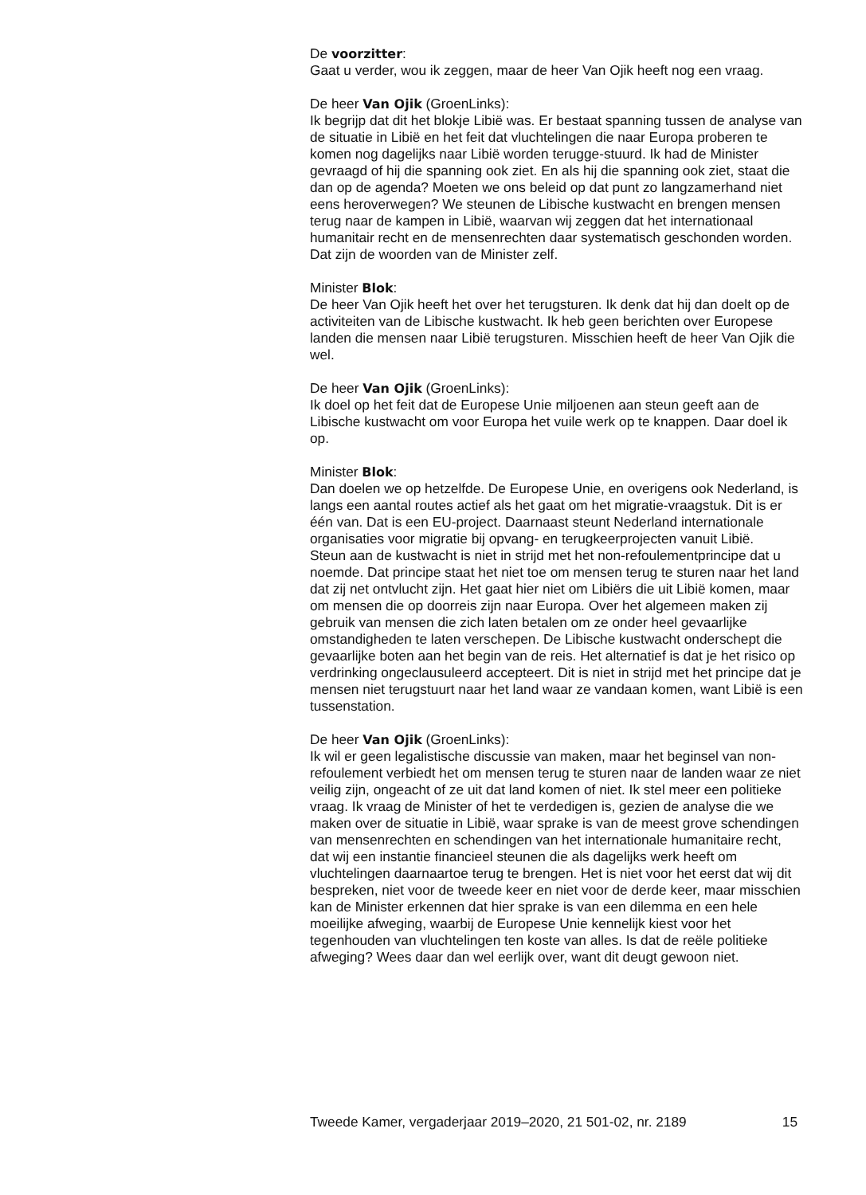De voorzitter:
Gaat u verder, wou ik zeggen, maar de heer Van Ojik heeft nog een vraag.
De heer Van Ojik (GroenLinks):
Ik begrijp dat dit het blokje Libië was. Er bestaat spanning tussen de analyse van de situatie in Libië en het feit dat vluchtelingen die naar Europa proberen te komen nog dagelijks naar Libië worden terugge-stuurd. Ik had de Minister gevraagd of hij die spanning ook ziet. En als hij die spanning ook ziet, staat die dan op de agenda? Moeten we ons beleid op dat punt zo langzamerhand niet eens heroverwegen? We steunen de Libische kustwacht en brengen mensen terug naar de kampen in Libië, waarvan wij zeggen dat het internationaal humanitair recht en de mensenrechten daar systematisch geschonden worden. Dat zijn de woorden van de Minister zelf.
Minister Blok:
De heer Van Ojik heeft het over het terugsturen. Ik denk dat hij dan doelt op de activiteiten van de Libische kustwacht. Ik heb geen berichten over Europese landen die mensen naar Libië terugsturen. Misschien heeft de heer Van Ojik die wel.
De heer Van Ojik (GroenLinks):
Ik doel op het feit dat de Europese Unie miljoenen aan steun geeft aan de Libische kustwacht om voor Europa het vuile werk op te knappen. Daar doel ik op.
Minister Blok:
Dan doelen we op hetzelfde. De Europese Unie, en overigens ook Nederland, is langs een aantal routes actief als het gaat om het migratie-vraagstuk. Dit is er één van. Dat is een EU-project. Daarnaast steunt Nederland internationale organisaties voor migratie bij opvang- en terugkeerprojecten vanuit Libië.
Steun aan de kustwacht is niet in strijd met het non-refoulementprincipe dat u noemde. Dat principe staat het niet toe om mensen terug te sturen naar het land dat zij net ontvlucht zijn. Het gaat hier niet om Libiërs die uit Libië komen, maar om mensen die op doorreis zijn naar Europa. Over het algemeen maken zij gebruik van mensen die zich laten betalen om ze onder heel gevaarlijke omstandigheden te laten verschepen. De Libische kustwacht onderschept die gevaarlijke boten aan het begin van de reis. Het alternatief is dat je het risico op verdrinking ongeclausuleerd accepteert. Dit is niet in strijd met het principe dat je mensen niet terugstuurt naar het land waar ze vandaan komen, want Libië is een tussenstation.
De heer Van Ojik (GroenLinks):
Ik wil er geen legalistische discussie van maken, maar het beginsel van non-refoulement verbiedt het om mensen terug te sturen naar de landen waar ze niet veilig zijn, ongeacht of ze uit dat land komen of niet. Ik stel meer een politieke vraag. Ik vraag de Minister of het te verdedigen is, gezien de analyse die we maken over de situatie in Libië, waar sprake is van de meest grove schendingen van mensenrechten en schendingen van het internationale humanitaire recht, dat wij een instantie financieel steunen die als dagelijks werk heeft om vluchtelingen daarnaartoe terug te brengen. Het is niet voor het eerst dat wij dit bespreken, niet voor de tweede keer en niet voor de derde keer, maar misschien kan de Minister erkennen dat hier sprake is van een dilemma en een hele moeilijke afweging, waarbij de Europese Unie kennelijk kiest voor het tegenhouden van vluchtelingen ten koste van alles. Is dat de reële politieke afweging? Wees daar dan wel eerlijk over, want dit deugt gewoon niet.
Tweede Kamer, vergaderjaar 2019–2020, 21 501-02, nr. 2189 15